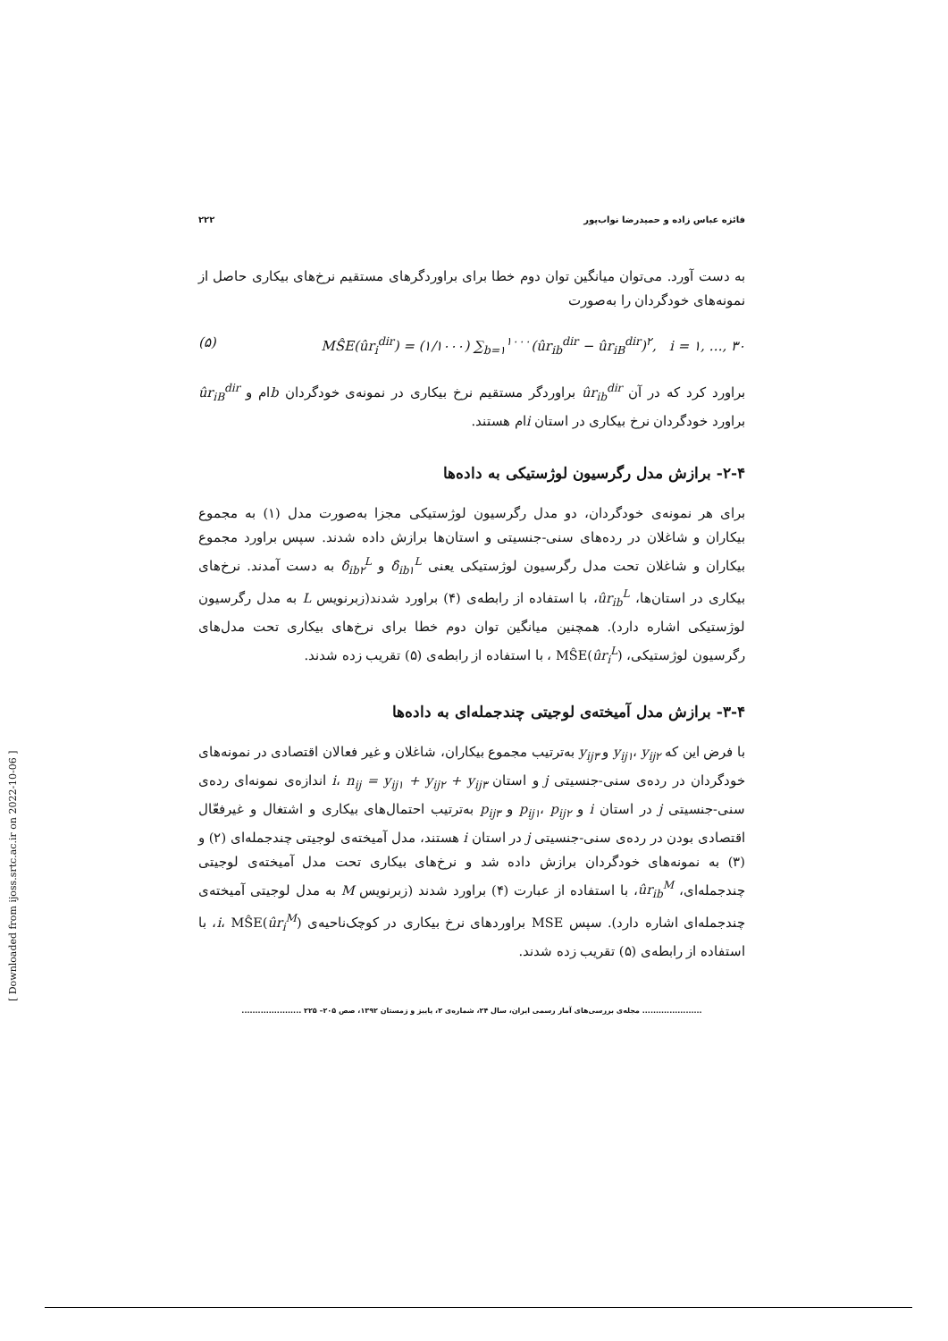فائزه عباس زاده و حمیدرضا نواب‌پور ۲۲۲
به دست آورد. می‌توان میانگین توان دوم خطا برای براوردگرهای مستقیم نرخ‌های بیکاری حاصل از نمونه‌های خودگردان را به‌صورت
(۵) MŜE(ûr<sub>i</sub><sup>dir</sup>) = (۱/۱۰۰۰) ∑<sub>b=۱</sub><sup>۱۰۰۰</sup>(ûr<sub>ib</sub><sup>dir</sup> − ûr<sub>iB</sub><sup>dir</sup>)<sup>۲</sup>, i = ۱, …, ۳۰
براورد کرد که در آن ûr<sub>ib</sub><sup>dir</sup> براوردگر مستقیم نرخ بیکاری در نمونه‌ی خودگردان bام و ûr<sub>iB</sub><sup>dir</sup> براورد خودگردان نرخ بیکاری در استان iام هستند.
۲-۴- برازش مدل رگرسیون لوژستیکی به داده‌ها
برای هر نمونه‌ی خودگردان، دو مدل رگرسیون لوژستیکی مجزا به‌صورت مدل (۱) به مجموع بیکاران و شاغلان در رده‌های سنی-جنسیتی و استان‌ها برازش داده شدند. سپس براورد مجموع بیکاران و شاغلان تحت مدل رگرسیون لوژستیکی یعنی δ̂<sub>ib۱</sub><sup>L</sup> و δ̂<sub>ib۲</sub><sup>L</sup> به دست آمدند. نرخ‌های بیکاری در استان‌ها، ûr<sub>ib</sub><sup>L</sup>، با استفاده از رابطه‌ی (۴) براورد شدند(زبرنویس L به مدل رگرسیون لوژستیکی اشاره دارد). همچنین میانگین توان دوم خطا برای نرخ‌های بیکاری تحت مدل‌های رگرسیون لوژستیکی، MŜE(ûr<sub>i</sub><sup>L</sup>) ، با استفاده از رابطه‌ی (۵) تقریب زده شدند.
۳-۴- برازش مدل آمیخته‌ی لوجیتی چندجمله‌ای به داده‌ها
با فرض این که y<sub>ij۱</sub>، y<sub>ij۲</sub> و y<sub>ij۳</sub> به‌ترتیب مجموع بیکاران، شاغلان و غیر فعالان اقتصادی در نمونه‌های خودگردان در رده‌ی سنی-جنسیتی j و استان i، n<sub>ij</sub> = y<sub>ij۱</sub> + y<sub>ij۲</sub> + y<sub>ij۳</sub> اندازه‌ی نمونه‌ای رده‌ی سنی-جنسیتی j در استان i و p<sub>ij۱</sub>، p<sub>ij۲</sub> و p<sub>ij۳</sub> به‌ترتیب احتمال‌های بیکاری و اشتغال و غیرفعّال اقتصادی بودن در رده‌ی سنی-جنسیتی j در استان i هستند، مدل آمیخته‌ی لوجیتی چندجمله‌ای (۲) و (۳) به نمونه‌های خودگردان برازش داده شد و نرخ‌های بیکاری تحت مدل آمیخته‌ی لوجیتی چندجمله‌ای، ûr<sub>ib</sub><sup>M</sup>، با استفاده از عبارت (۴) براورد شدند (زبرنویس M به مدل لوجیتی آمیخته‌ی چندجمله‌ای اشاره دارد). سپس MSE براوردهای نرخ بیکاری در کوچک‌ناحیه‌ی i، MŜE(ûr<sub>i</sub><sup>M</sup>)، با استفاده از رابطه‌ی (۵) تقریب زده شدند.
...................... مجله‌ی بررسی‌های آمار رسمی ایران، سال ۲۴، شماره‌ی ۲، پاییز و زمستان ۱۳۹۲، صص ۲۰۵– ۲۲۵ ......................
[ Downloaded from ijoss.srtc.ac.ir on 2022-10-06 ]